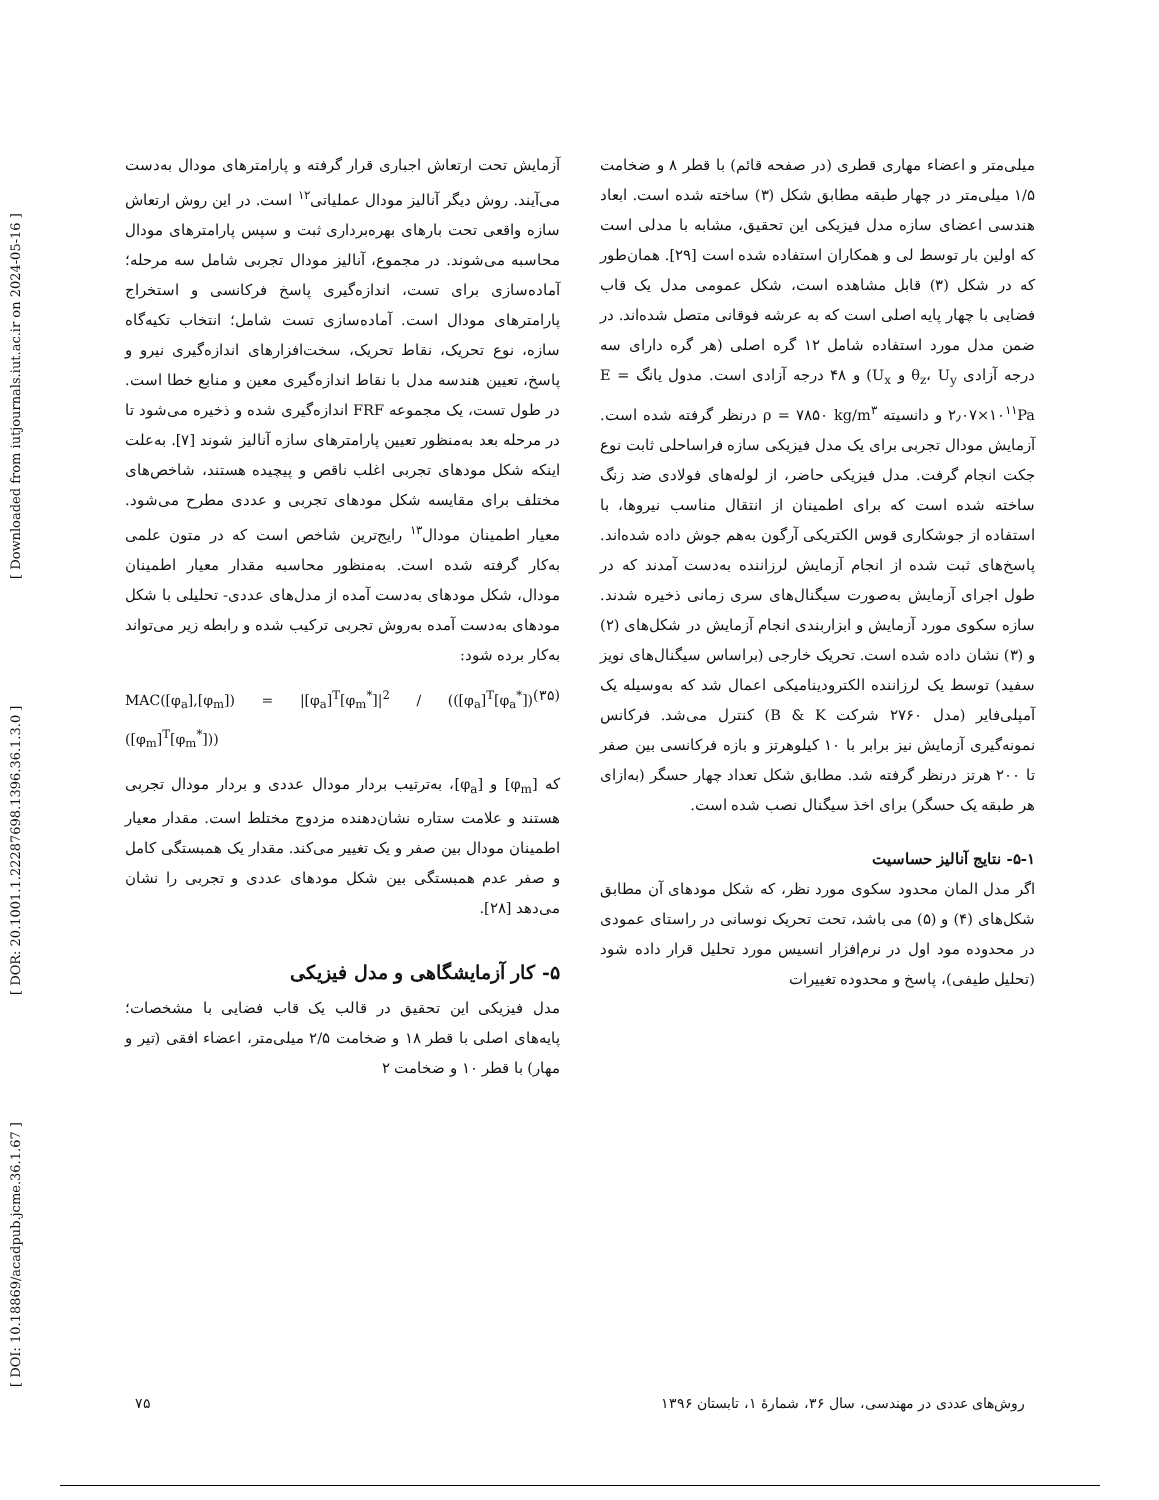[ DOI: 10.18869/acadpub.jcme.36.1.67 ] [ DOR: 20.1001.1.22287698.1396.36.1.3.0 ] [ Downloaded from iutjournals.iut.ac.ir on 2024-05-16 ]
آزمایش تحت ارتعاش اجباری قرار گرفته و پارامترهای مودال به‌دست می‌آیند. روش دیگر آنالیز مودال عملیاتی<sup>۱۲</sup> است. در این روش ارتعاش سازه واقعی تحت بارهای بهره‌برداری ثبت و سپس پارامترهای مودال محاسبه می‌شوند. در مجموع، آنالیز مودال تجربی شامل سه مرحله؛ آماده‌سازی برای تست، اندازه‌گیری پاسخ فرکانسی و استخراج پارامترهای مودال است. آماده‌سازی تست شامل؛ انتخاب تکیه‌گاه سازه، نوع تحریک، نقاط تحریک، سخت‌افزارهای اندازه‌گیری نیرو و پاسخ، تعیین هندسه مدل با نقاط اندازه‌گیری معین و منابع خطا است. در طول تست، یک مجموعه FRF اندازه‌گیری شده و ذخیره می‌شود تا در مرحله بعد به‌منظور تعیین پارامترهای سازه آنالیز شوند [۷]. به‌علت اینکه شکل مودهای تجربی اغلب ناقص و پیچیده هستند، شاخص‌های مختلف برای مقایسه شکل مودهای تجربی و عددی مطرح می‌شود. معیار اطمینان مودال<sup>۱۳</sup> رایج‌ترین شاخص است که در متون علمی به‌کار گرفته شده است. به‌منظور محاسبه مقدار معیار اطمینان مودال، شکل مودهای به‌دست آمده از مدل‌های عددی- تحلیلی با شکل مودهای به‌دست آمده به‌روش تجربی ترکیب شده و رابطه زیر می‌تواند به‌کار برده شود:
MAC([φ<sub>a</sub>],[φ<sub>m</sub>]) = |[φ<sub>a</sub>]<sup>T</sup>[φ<sub>m</sub><sup>*</sup>]|<sup>2</sup> / (([φ<sub>a</sub>]<sup>T</sup>[φ<sub>a</sub><sup>*</sup>])([φ<sub>m</sub>]<sup>T</sup>[φ<sub>m</sub><sup>*</sup>])) (۳۵)
که [φ<sub>m</sub>] و [φ<sub>a</sub>]، به‌ترتیب بردار مودال عددی و بردار مودال تجربی هستند و علامت ستاره نشان‌دهنده مزدوج مختلط است. مقدار معیار اطمینان مودال بین صفر و یک تغییر می‌کند. مقدار یک همبستگی کامل و صفر عدم همبستگی بین شکل مودهای عددی و تجربی را نشان می‌دهد [۲۸].
۵- کار آزمایشگاهی و مدل فیزیکی
مدل فیزیکی این تحقیق در قالب یک قاب فضایی با مشخصات؛ پایه‌های اصلی با قطر ۱۸ و ضخامت ۲/۵ میلی‌متر، اعضاء افقی (تیر و مهار) با قطر ۱۰ و ضخامت ۲
میلی‌متر و اعضاء مهاری قطری (در صفحه قائم) با قطر ۸ و ضخامت ۱/۵ میلی‌متر در چهار طبقه مطابق شکل (۳) ساخته شده است. ابعاد هندسی اعضای سازه مدل فیزیکی این تحقیق، مشابه با مدلی است که اولین بار توسط لی و همکاران استفاده شده است [۲۹]. همان‌طور که در شکل (۳) قابل مشاهده است، شکل عمومی مدل یک قاب فضایی با چهار پایه اصلی است که به عرشه فوقانی متصل شده‌اند. در ضمن مدل مورد استفاده شامل ۱۲ گره اصلی (هر گره دارای سه درجه آزادی θ<sub>z</sub>، U<sub>y</sub> و U<sub>x</sub>) و ۴۸ درجه آزادی است. مدول یانگ E = ۲٫۰۷×۱۰<sup>۱۱</sup>Pa و دانسیته ρ = ۷۸۵۰ kg/m<sup>۳</sup> درنظر گرفته شده است. آزمایش مودال تجربی برای یک مدل فیزیکی سازه فراساحلی ثابت نوع جکت انجام گرفت. مدل فیزیکی حاضر، از لوله‌های فولادی ضد زنگ ساخته شده است که برای اطمینان از انتقال مناسب نیروها، با استفاده از جوشکاری قوس الکتریکی آرگون به‌هم جوش داده شده‌اند. پاسخ‌های ثبت شده از انجام آزمایش لرزاننده به‌دست آمدند که در طول اجرای آزمایش به‌صورت سیگنال‌های سری زمانی ذخیره شدند. سازه سکوی مورد آزمایش و ابزاربندی انجام آزمایش در شکل‌های (۲) و (۳) نشان داده شده است. تحریک خارجی (براساس سیگنال‌های نویز سفید) توسط یک لرزاننده الکترودینامیکی اعمال شد که به‌وسیله یک آمپلی‌فایر (مدل ۲۷۶۰ شرکت B & K) کنترل می‌شد. فرکانس نمونه‌گیری آزمایش نیز برابر با ۱۰ کیلوهرتز و بازه فرکانسی بین صفر تا ۲۰۰ هرتز درنظر گرفته شد. مطابق شکل تعداد چهار حسگر (به‌ازای هر طبقه یک حسگر) برای اخذ سیگنال نصب شده است.
۵-۱- نتایج آنالیز حساسیت
اگر مدل المان محدود سکوی مورد نظر، که شکل مودهای آن مطابق شکل‌های (۴) و (۵) می باشد، تحت تحریک نوسانی در راستای عمودی در محدوده مود اول در نرم‌افزار انسیس مورد تحلیل قرار داده شود (تحلیل طیفی)، پاسخ و محدوده تغییرات
روش‌های عددی در مهندسی، سال ۳۶، شمارهٔ ۱، تابستان ۱۳۹۶ ۷۵